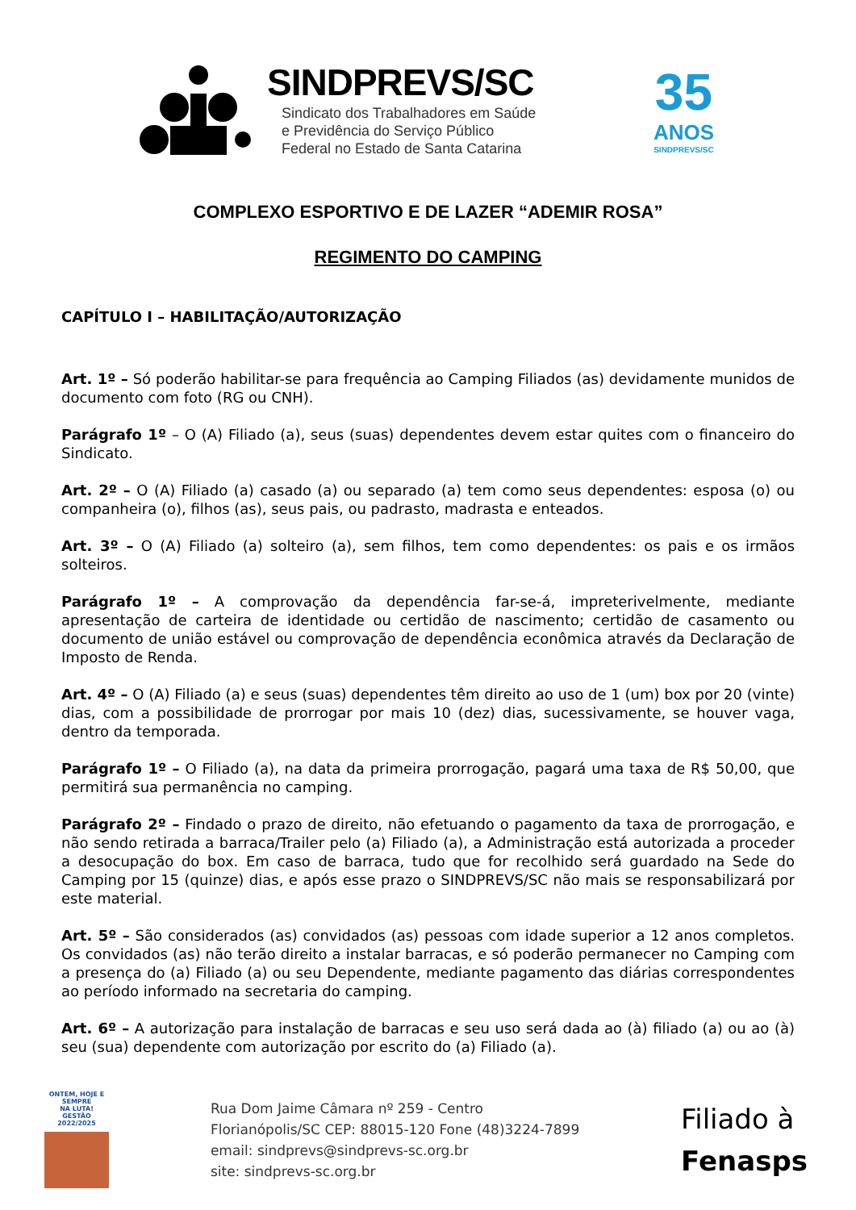SINDPREVS/SC
Sindicato dos Trabalhadores em Saúde
e Previdência do Serviço Público
Federal no Estado de Santa Catarina
35
ANOS
SINDPREVS/SC
COMPLEXO ESPORTIVO E DE LAZER “ADEMIR ROSA”
REGIMENTO DO CAMPING
CAPÍTULO I – HABILITAÇÃO/AUTORIZAÇÃO
Art. 1º – Só poderão habilitar-se para frequência ao Camping Filiados (as) devidamente munidos de documento com foto (RG ou CNH).
Parágrafo 1º – O (A) Filiado (a), seus (suas) dependentes devem estar quites com o financeiro do Sindicato.
Art. 2º – O (A) Filiado (a) casado (a) ou separado (a) tem como seus dependentes: esposa (o) ou companheira (o), filhos (as), seus pais, ou padrasto, madrasta e enteados.
Art. 3º – O (A) Filiado (a) solteiro (a), sem filhos, tem como dependentes: os pais e os irmãos solteiros.
Parágrafo 1º – A comprovação da dependência far-se-á, impreterivelmente, mediante apresentação de carteira de identidade ou certidão de nascimento; certidão de casamento ou documento de união estável ou comprovação de dependência econômica através da Declaração de Imposto de Renda.
Art. 4º – O (A) Filiado (a) e seus (suas) dependentes têm direito ao uso de 1 (um) box por 20 (vinte) dias, com a possibilidade de prorrogar por mais 10 (dez) dias, sucessivamente, se houver vaga, dentro da temporada.
Parágrafo 1º – O Filiado (a), na data da primeira prorrogação, pagará uma taxa de R$ 50,00, que permitirá sua permanência no camping.
Parágrafo 2º – Findado o prazo de direito, não efetuando o pagamento da taxa de prorrogação, e não sendo retirada a barraca/Trailer pelo (a) Filiado (a), a Administração está autorizada a proceder a desocupação do box. Em caso de barraca, tudo que for recolhido será guardado na Sede do Camping por 15 (quinze) dias, e após esse prazo o SINDPREVS/SC não mais se responsabilizará por este material.
Art. 5º – São considerados (as) convidados (as) pessoas com idade superior a 12 anos completos. Os convidados (as) não terão direito a instalar barracas, e só poderão permanecer no Camping com a presença do (a) Filiado (a) ou seu Dependente, mediante pagamento das diárias correspondentes ao período informado na secretaria do camping.
Art. 6º – A autorização para instalação de barracas e seu uso será dada ao (à) filiado (a) ou ao (à) seu (sua) dependente com autorização por escrito do (a) Filiado (a).
ONTEM, HOJE E SEMPRE
NA LUTA!
GESTÃO 2022/2025
Rua Dom Jaime Câmara nº 259 - Centro
Florianópolis/SC CEP: 88015-120 Fone (48)3224-7899
email: sindprevs@sindprevs-sc.org.br
site: sindprevs-sc.org.br
Filiado à
Fenasps